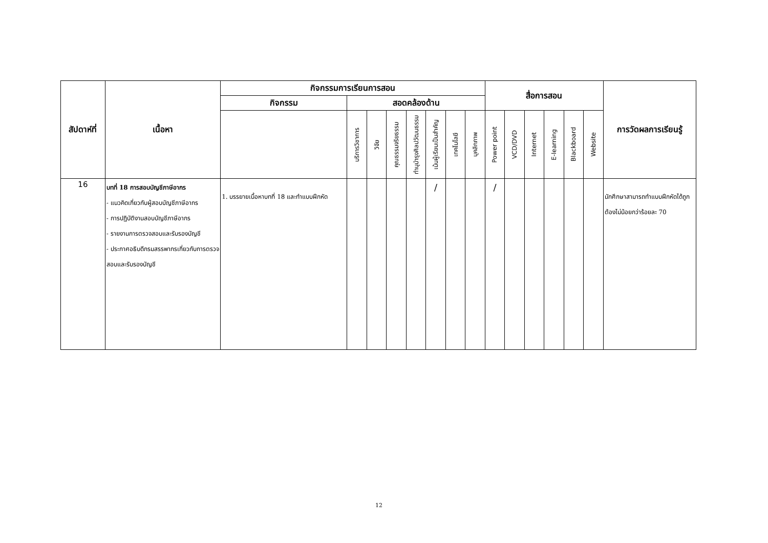| สัปดาห์ที่ | เนื้อหา | กิจกรรมการเรียนการสอน | | | | | | | | สื่อการสอน | | | | | | การวัดผลการเรียนรู้ |
| --- | --- | --- | --- | --- | --- | --- | --- | --- | --- | --- | --- | --- | --- | --- | --- | --- |
| | | กิจกรรม | สอดคล้องด้าน | | | | | | | | | | | | | |
| | | | บริการวิชาการ | วิจัย | คุณธรรมจริยธรรม | ทำนุบำรุงศิลปวัฒนธรรม | เน้นผู้เรียนเป็นสำคัญ | เทคโนโลยี | บุคลิกภาพ | Power point | VCD/DVD | Internet | E-learning | Blackboard | Website | |
| 16 | บทที่ 18 การสอบบัญชีภาษีอากร - แนวคิดเกี่ยวกับผู้สอบบัญชีภาษีอากร - การปฏิบัติงานสอบบัญชีภาษีอากร - รายงานการตรวจสอบและรับรองบัญชี - ประกาศอธิบดีกรมสรรพากรเกี่ยวกับการตรวจสอบและรับรองบัญชี | 1. บรรยายเนื้อหาบทที่ 18 และทำแบบฝึกหัด | | | | | / | | | / | | | | | | นักศึกษาสามารถทำแบบฝึกหัดได้ถูกต้องไม่น้อยกว่าร้อยละ 70 |
12